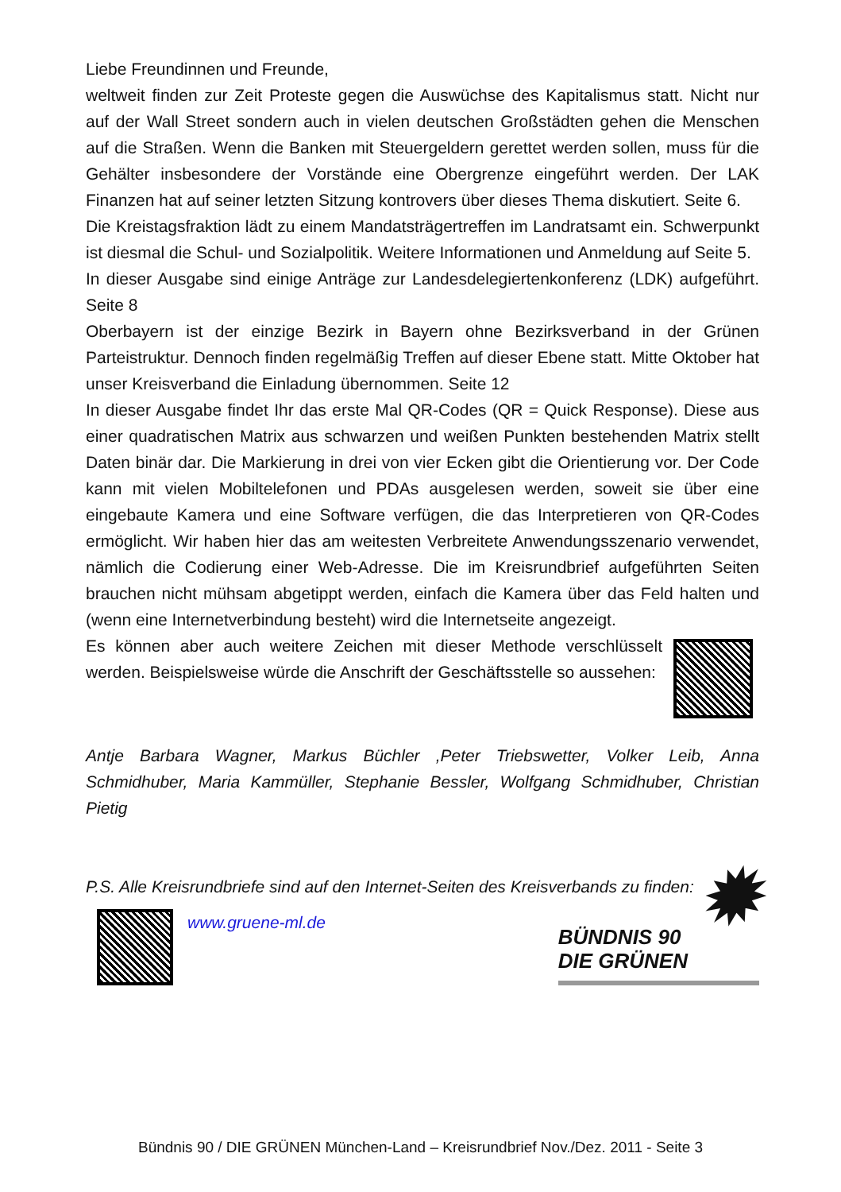Liebe Freundinnen und Freunde,
weltweit finden zur Zeit Proteste gegen die Auswüchse des Kapitalismus statt. Nicht nur auf der Wall Street sondern auch in vielen deutschen Großstädten gehen die Menschen auf die Straßen. Wenn die Banken mit Steuergeldern gerettet werden sollen, muss für die Gehälter insbesondere der Vorstände eine Obergrenze eingeführt werden. Der LAK Finanzen hat auf seiner letzten Sitzung kontrovers über dieses Thema diskutiert. Seite 6.
Die Kreistagsfraktion lädt zu einem Mandatsträgertreffen im Landratsamt ein. Schwerpunkt ist diesmal die Schul- und Sozialpolitik. Weitere Informationen und Anmeldung auf Seite 5.
In dieser Ausgabe sind einige Anträge zur Landesdelegiertenkonferenz (LDK) aufgeführt. Seite 8
Oberbayern ist der einzige Bezirk in Bayern ohne Bezirksverband in der Grünen Parteistruktur. Dennoch finden regelmäßig Treffen auf dieser Ebene statt. Mitte Oktober hat unser Kreisverband die Einladung übernommen. Seite 12
In dieser Ausgabe findet Ihr das erste Mal QR-Codes (QR = Quick Response). Diese aus einer quadratischen Matrix aus schwarzen und weißen Punkten bestehenden Matrix stellt Daten binär dar. Die Markierung in drei von vier Ecken gibt die Orientierung vor. Der Code kann mit vielen Mobiltelefonen und PDAs ausgelesen werden, soweit sie über eine eingebaute Kamera und eine Software verfügen, die das Interpretieren von QR-Codes ermöglicht. Wir haben hier das am weitesten Verbreitete Anwendungsszenario verwendet, nämlich die Codierung einer Web-Adresse. Die im Kreisrundbrief aufgeführten Seiten brauchen nicht mühsam abgetippt werden, einfach die Kamera über das Feld halten und (wenn eine Internetverbindung besteht) wird die Internetseite angezeigt.
Es können aber auch weitere Zeichen mit dieser Methode verschlüsselt werden. Beispielsweise würde die Anschrift der Geschäftsstelle so aussehen:
Antje Barbara Wagner, Markus Büchler ,Peter Triebswetter, Volker Leib, Anna Schmidhuber, Maria Kammüller, Stephanie Bessler, Wolfgang Schmidhuber, Christian Pietig
P.S. Alle Kreisrundbriefe sind auf den Internet-Seiten des Kreisverbands zu finden:
www.gruene-ml.de
BÜNDNIS 90
DIE GRÜNEN
✹
Bündnis 90 / DIE GRÜNEN München-Land – Kreisrundbrief Nov./Dez. 2011 - Seite 3